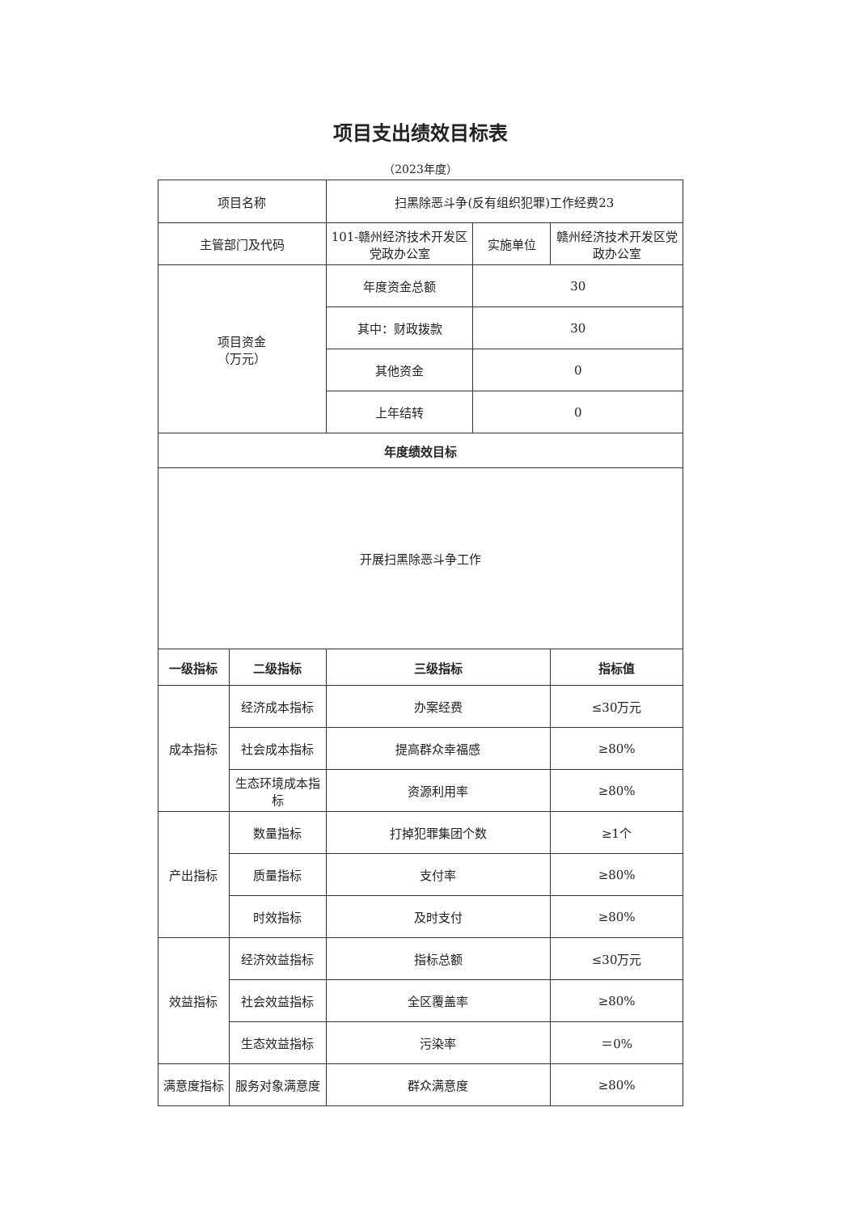项目支出绩效目标表
（2023年度）
| 项目名称 | | 扫黑除恶斗争(反有组织犯罪)工作经费23 | | |
| 主管部门及代码 | | 101-赣州经济技术开发区党政办公室 | 实施单位 | 赣州经济技术开发区党政办公室 |
| 项目资金 （万元） | | 年度资金总额 | 30 | |
| | | 其中：财政拨款 | 30 | |
| | | 其他资金 | 0 | |
| | | 上年结转 | 0 | |
| 年度绩效目标 | | | | |
| 开展扫黑除恶斗争工作 | | | | |
| 一级指标 | 二级指标 | 三级指标 | | 指标值 |
| 成本指标 | 经济成本指标 | 办案经费 | | ≤30万元 |
| | 社会成本指标 | 提高群众幸福感 | | ≥80% |
| | 生态环境成本指标 | 资源利用率 | | ≥80% |
| 产出指标 | 数量指标 | 打掉犯罪集团个数 | | ≥1个 |
| | 质量指标 | 支付率 | | ≥80% |
| | 时效指标 | 及时支付 | | ≥80% |
| 效益指标 | 经济效益指标 | 指标总额 | | ≤30万元 |
| | 社会效益指标 | 全区覆盖率 | | ≥80% |
| | 生态效益指标 | 污染率 | | ＝0% |
| 满意度指标 | 服务对象满意度 | 群众满意度 | | ≥80% |